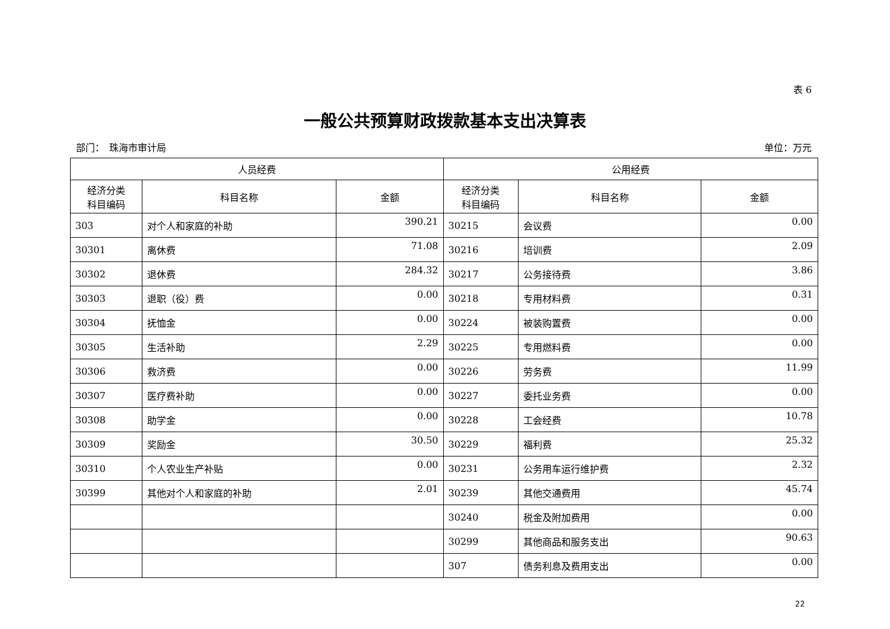表 6
一般公共预算财政拨款基本支出决算表
部门：　珠海市审计局 单位：万元
| 人员经费 | | | 公用经费 | | |
| --- | --- | --- | --- | --- | --- |
| 经济分类 科目编码 | 科目名称 | 金额 | 经济分类 科目编码 | 科目名称 | 金额 |
| 303 | 对个人和家庭的补助 | 390.21 | 30215 | 会议费 | 0.00 |
| 30301 | 离休费 | 71.08 | 30216 | 培训费 | 2.09 |
| 30302 | 退休费 | 284.32 | 30217 | 公务接待费 | 3.86 |
| 30303 | 退职（役）费 | 0.00 | 30218 | 专用材料费 | 0.31 |
| 30304 | 抚恤金 | 0.00 | 30224 | 被装购置费 | 0.00 |
| 30305 | 生活补助 | 2.29 | 30225 | 专用燃料费 | 0.00 |
| 30306 | 救济费 | 0.00 | 30226 | 劳务费 | 11.99 |
| 30307 | 医疗费补助 | 0.00 | 30227 | 委托业务费 | 0.00 |
| 30308 | 助学金 | 0.00 | 30228 | 工会经费 | 10.78 |
| 30309 | 奖励金 | 30.50 | 30229 | 福利费 | 25.32 |
| 30310 | 个人农业生产补贴 | 0.00 | 30231 | 公务用车运行维护费 | 2.32 |
| 30399 | 其他对个人和家庭的补助 | 2.01 | 30239 | 其他交通费用 | 45.74 |
| | | | 30240 | 税金及附加费用 | 0.00 |
| | | | 30299 | 其他商品和服务支出 | 90.63 |
| | | | 307 | 债务利息及费用支出 | 0.00 |
22